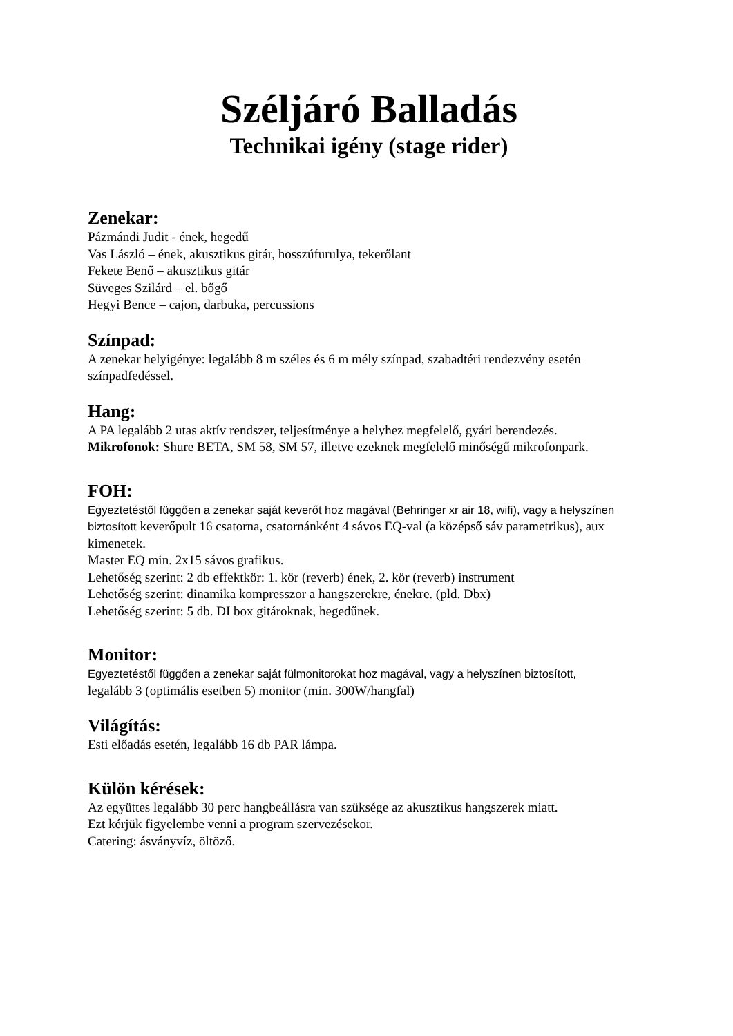Széljáró Balladás
Technikai igény (stage rider)
Zenekar:
Pázmándi Judit - ének, hegedű
Vas László – ének, akusztikus gitár, hosszúfurulya, tekerőlant
Fekete Benő – akusztikus gitár
Süveges Szilárd – el. bőgő
Hegyi Bence – cajon, darbuka, percussions
Színpad:
A zenekar helyigénye: legalább 8 m széles és 6 m mély színpad, szabadtéri rendezvény esetén színpadfedéssel.
Hang:
A PA legalább 2 utas aktív rendszer, teljesítménye a helyhez megfelelő, gyári berendezés.
Mikrofonok: Shure BETA, SM 58, SM 57, illetve ezeknek megfelelő minőségű mikrofonpark.
FOH:
Egyeztetéstől függően a zenekar saját keverőt hoz magával (Behringer xr air 18, wifi), vagy a helyszínen biztosított keverőpult 16 csatorna, csatornánként 4 sávos EQ-val (a középső sáv parametrikus), aux kimenetek.
Master EQ min. 2x15 sávos grafikus.
Lehetőség szerint: 2 db effektkör: 1. kör (reverb) ének, 2. kör (reverb) instrument
Lehetőség szerint: dinamika kompresszor a hangszerekre, énekre. (pld. Dbx)
Lehetőség szerint: 5 db. DI box gitároknak, hegedűnek.
Monitor:
Egyeztetéstől függően a zenekar saját fülmonitorokat hoz magával, vagy a helyszínen biztosított,
legalább 3 (optimális esetben 5) monitor (min. 300W/hangfal)
Világítás:
Esti előadás esetén, legalább 16 db PAR lámpa.
Külön kérések:
Az együttes legalább 30 perc hangbeállásra van szüksége az akusztikus hangszerek miatt.
Ezt kérjük figyelembe venni a program szervezésekor.
Catering: ásványvíz, öltöző.